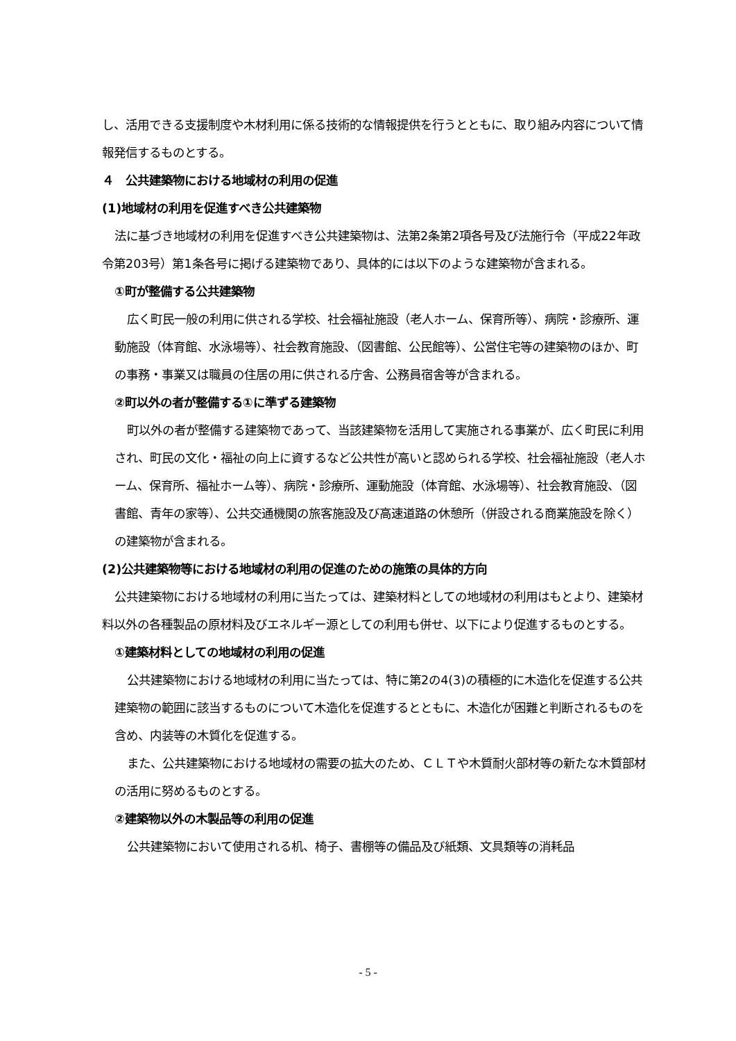し、活用できる支援制度や木材利用に係る技術的な情報提供を行うとともに、取り組み内容について情報発信するものとする。
４　公共建築物における地域材の利用の促進
(1)地域材の利用を促進すべき公共建築物
法に基づき地域材の利用を促進すべき公共建築物は、法第2条第2項各号及び法施行令（平成22年政令第203号）第1条各号に掲げる建築物であり、具体的には以下のような建築物が含まれる。
①町が整備する公共建築物
広く町民一般の利用に供される学校、社会福祉施設（老人ホーム、保育所等）、病院・診療所、運動施設（体育館、水泳場等）、社会教育施設、（図書館、公民館等）、公営住宅等の建築物のほか、町の事務・事業又は職員の住居の用に供される庁舎、公務員宿舎等が含まれる。
②町以外の者が整備する①に準ずる建築物
町以外の者が整備する建築物であって、当該建築物を活用して実施される事業が、広く町民に利用され、町民の文化・福祉の向上に資するなど公共性が高いと認められる学校、社会福祉施設（老人ホーム、保育所、福祉ホーム等）、病院・診療所、運動施設（体育館、水泳場等）、社会教育施設、（図書館、青年の家等）、公共交通機関の旅客施設及び高速道路の休憩所（併設される商業施設を除く）の建築物が含まれる。
(2)公共建築物等における地域材の利用の促進のための施策の具体的方向
公共建築物における地域材の利用に当たっては、建築材料としての地域材の利用はもとより、建築材料以外の各種製品の原材料及びエネルギー源としての利用も併せ、以下により促進するものとする。
①建築材料としての地域材の利用の促進
公共建築物における地域材の利用に当たっては、特に第2の4(3)の積極的に木造化を促進する公共建築物の範囲に該当するものについて木造化を促進するとともに、木造化が困難と判断されるものを含め、内装等の木質化を促進する。
また、公共建築物における地域材の需要の拡大のため、ＣＬＴや木質耐火部材等の新たな木質部材の活用に努めるものとする。
②建築物以外の木製品等の利用の促進
公共建築物において使用される机、椅子、書棚等の備品及び紙類、文具類等の消耗品
- 5 -